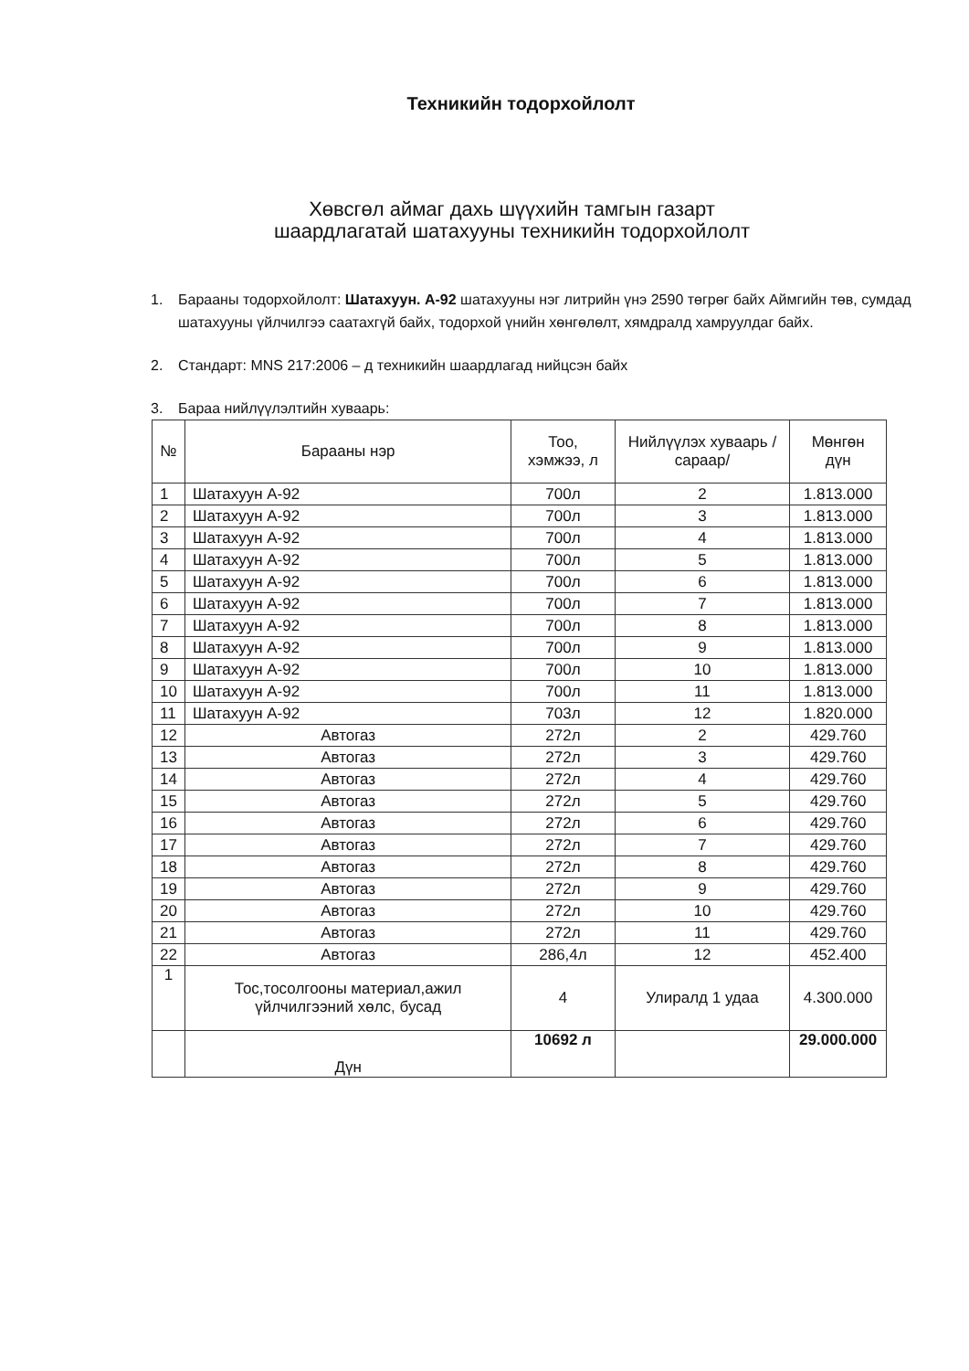Техникийн тодорхойлолт
Хөвсгөл аймаг дахь шүүхийн тамгын газарт
шаардлагатай шатахууны техникийн тодорхойлолт
1. Барааны тодорхойлолт: Шатахуун. А-92 шатахууны нэг литрийн үнэ 2590 төгрөг байх Аймгийн төв, сумдад шатахууны үйлчилгээ саатахгүй байх, тодорхой үнийн хөнгөлөлт, хямдралд хамруулдаг байх.
2. Стандарт: MNS 217:2006 – д техникийн шаардлагад нийцсэн байх
3. Бараа нийлүүлэлтийн хуваарь:
| № | Барааны нэр | Тоо, хэмжээ, л | Нийлүүлэх хуваарь /сараар/ | Мөнгөн дүн |
| --- | --- | --- | --- | --- |
| 1 | Шатахуун А-92 | 700л | 2 | 1.813.000 |
| 2 | Шатахуун А-92 | 700л | 3 | 1.813.000 |
| 3 | Шатахуун А-92 | 700л | 4 | 1.813.000 |
| 4 | Шатахуун А-92 | 700л | 5 | 1.813.000 |
| 5 | Шатахуун А-92 | 700л | 6 | 1.813.000 |
| 6 | Шатахуун А-92 | 700л | 7 | 1.813.000 |
| 7 | Шатахуун А-92 | 700л | 8 | 1.813.000 |
| 8 | Шатахуун А-92 | 700л | 9 | 1.813.000 |
| 9 | Шатахуун А-92 | 700л | 10 | 1.813.000 |
| 10 | Шатахуун А-92 | 700л | 11 | 1.813.000 |
| 11 | Шатахуун А-92 | 703л | 12 | 1.820.000 |
| 12 | Автогаз | 272л | 2 | 429.760 |
| 13 | Автогаз | 272л | 3 | 429.760 |
| 14 | Автогаз | 272л | 4 | 429.760 |
| 15 | Автогаз | 272л | 5 | 429.760 |
| 16 | Автогаз | 272л | 6 | 429.760 |
| 17 | Автогаз | 272л | 7 | 429.760 |
| 18 | Автогаз | 272л | 8 | 429.760 |
| 19 | Автогаз | 272л | 9 | 429.760 |
| 20 | Автогаз | 272л | 10 | 429.760 |
| 21 | Автогаз | 272л | 11 | 429.760 |
| 22 | Автогаз | 286,4л | 12 | 452.400 |
| 1 | Тос,тосолгооны материал,ажил үйлчилгээний хөлс, бусад | 4 | Улиралд 1 удаа | 4.300.000 |
| | Дүн | 10692 л | | 29.000.000 |